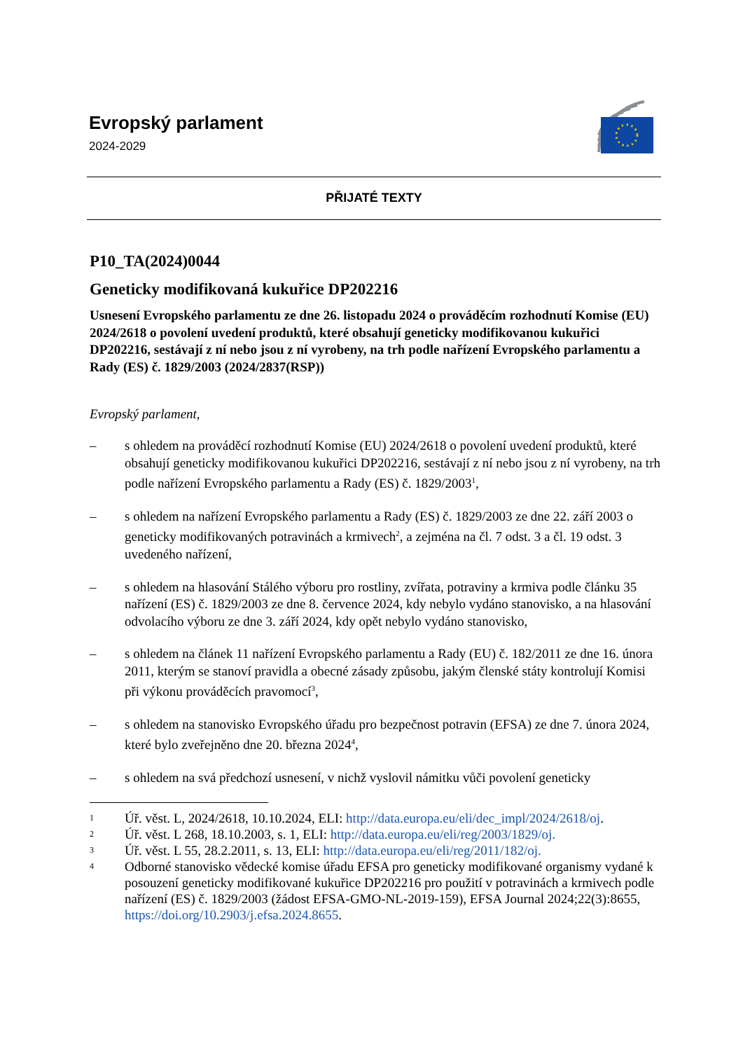Evropský parlament
2024-2029
PŘIJATÉ TEXTY
P10_TA(2024)0044
Geneticky modifikovaná kukuřice DP202216
Usnesení Evropského parlamentu ze dne 26. listopadu 2024 o prováděcím rozhodnutí Komise (EU) 2024/2618 o povolení uvedení produktů, které obsahují geneticky modifikovanou kukuřici DP202216, sestávají z ní nebo jsou z ní vyrobeny, na trh podle nařízení Evropského parlamentu a Rady (ES) č. 1829/2003 (2024/2837(RSP))
Evropský parlament,
– s ohledem na prováděcí rozhodnutí Komise (EU) 2024/2618 o povolení uvedení produktů, které obsahují geneticky modifikovanou kukuřici DP202216, sestávají z ní nebo jsou z ní vyrobeny, na trh podle nařízení Evropského parlamentu a Rady (ES) č. 1829/2003<sup>1</sup>,
– s ohledem na nařízení Evropského parlamentu a Rady (ES) č. 1829/2003 ze dne 22. září 2003 o geneticky modifikovaných potravinách a krmivech<sup>2</sup>, a zejména na čl. 7 odst. 3 a čl. 19 odst. 3 uvedeného nařízení,
– s ohledem na hlasování Stálého výboru pro rostliny, zvířata, potraviny a krmiva podle článku 35 nařízení (ES) č. 1829/2003 ze dne 8. července 2024, kdy nebylo vydáno stanovisko, a na hlasování odvolacího výboru ze dne 3. září 2024, kdy opět nebylo vydáno stanovisko,
– s ohledem na článek 11 nařízení Evropského parlamentu a Rady (EU) č. 182/2011 ze dne 16. února 2011, kterým se stanoví pravidla a obecné zásady způsobu, jakým členské státy kontrolují Komisi při výkonu prováděcích pravomocí<sup>3</sup>,
– s ohledem na stanovisko Evropského úřadu pro bezpečnost potravin (EFSA) ze dne 7. února 2024, které bylo zveřejněno dne 20. března 2024<sup>4</sup>,
– s ohledem na svá předchozí usnesení, v nichž vyslovil námitku vůči povolení geneticky
1 Úř. věst. L, 2024/2618, 10.10.2024, ELI: http://data.europa.eu/eli/dec_impl/2024/2618/oj.
2 Úř. věst. L 268, 18.10.2003, s. 1, ELI: http://data.europa.eu/eli/reg/2003/1829/oj.
3 Úř. věst. L 55, 28.2.2011, s. 13, ELI: http://data.europa.eu/eli/reg/2011/182/oj.
4 Odborné stanovisko vědecké komise úřadu EFSA pro geneticky modifikované organismy vydané k posouzení geneticky modifikované kukuřice DP202216 pro použití v potravinách a krmivech podle nařízení (ES) č. 1829/2003 (žádost EFSA-GMO-NL-2019-159), EFSA Journal 2024;22(3):8655, https://doi.org/10.2903/j.efsa.2024.8655.